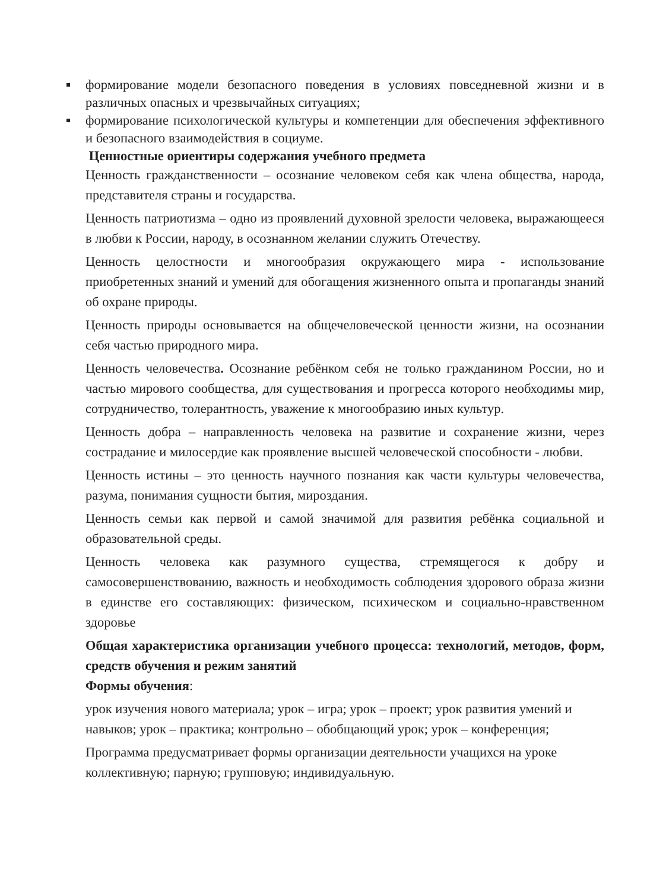формирование модели безопасного поведения в условиях повседневной жизни и в различных опасных и чрезвычайных ситуациях;
формирование психологической культуры и компетенции для обеспечения эффективного и безопасного взаимодействия в социуме.
Ценностные ориентиры содержания учебного предмета
Ценность гражданственности – осознание человеком себя как члена общества, народа, представителя страны и государства.
Ценность патриотизма – одно из проявлений духовной зрелости человека, выражающееся в любви к России, народу, в осознанном желании служить Отечеству.
Ценность целостности и многообразия окружающего мира - использование приобретенных знаний и умений для обогащения жизненного опыта и пропаганды знаний об охране природы.
Ценность природы основывается на общечеловеческой ценности жизни, на осознании себя частью природного мира.
Ценность человечества. Осознание ребёнком себя не только гражданином России, но и частью мирового сообщества, для существования и прогресса которого необходимы мир, сотрудничество, толерантность, уважение к многообразию иных культур.
Ценность добра – направленность человека на развитие и сохранение жизни, через сострадание и милосердие как проявление высшей человеческой способности - любви.
Ценность истины – это ценность научного познания как части культуры человечества, разума, понимания сущности бытия, мироздания.
Ценность семьи как первой и самой значимой для развития ребёнка социальной и образовательной среды.
Ценность человека как разумного существа, стремящегося к добру и самосовершенствованию, важность и необходимость соблюдения здорового образа жизни в единстве его составляющих: физическом, психическом и социально-нравственном здоровье
Общая характеристика организации учебного процесса: технологий, методов, форм, средств обучения и режим занятий
Формы обучения:
урок изучения нового материала; урок – игра; урок – проект; урок развития умений и навыков; урок – практика; контрольно – обобщающий урок; урок – конференция;
Программа предусматривает формы организации деятельности учащихся на уроке коллективную; парную; групповую; индивидуальную.